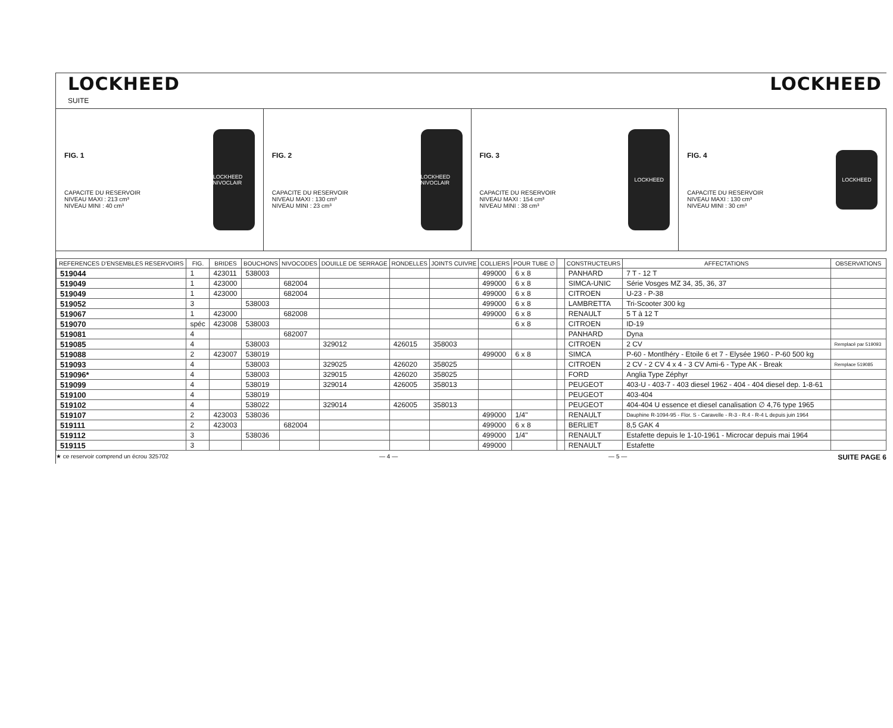LOCKHEED LOCKHEED
SUITE
FIG. 1
CAPACITE DU RESERVOIR
NIVEAU MAXI : 213 cm³
NIVEAU MINI : 40 cm³
LOCKHEED NIVOCLAIR
FIG. 2
CAPACITE DU RESERVOIR
NIVEAU MAXI : 130 cm³
NIVEAU MINI : 23 cm³
LOCKHEED NIVOCLAIR
FIG. 3
CAPACITE DU RESERVOIR
NIVEAU MAXI : 154 cm³
NIVEAU MINI : 38 cm³
LOCKHEED
FIG. 4
CAPACITE DU RESERVOIR
NIVEAU MAXI : 130 cm³
NIVEAU MINI : 30 cm³
LOCKHEED
| REFERENCES D'ENSEMBLES RESERVOIRS | FIG. | BRIDES | BOUCHONS | NIVOCODES | DOUILLE DE SERRAGE | RONDELLES | JOINTS CUIVRE | COLLIERS | POUR TUBE ∅ | | CONSTRUCTEURS | AFFECTATIONS | OBSERVATIONS |
| --- | --- | --- | --- | --- | --- | --- | --- | --- | --- | --- | --- | --- | --- |
| 519044 | 1 | 423011 | 538003 | | | | | 499000 | 6 x 8 | | PANHARD | 7 T - 12 T | |
| 519049 | 1 | 423000 | | 682004 | | | | 499000 | 6 x 8 | | SIMCA-UNIC | Série Vosges MZ 34, 35, 36, 37 | |
| 519049 | 1 | 423000 | | 682004 | | | | 499000 | 6 x 8 | | CITROEN | U-23 - P-38 | |
| 519052 | 3 | | 538003 | | | | | 499000 | 6 x 8 | | LAMBRETTA | Tri-Scooter 300 kg | |
| 519067 | 1 | 423000 | | 682008 | | | | 499000 | 6 x 8 | | RENAULT | 5 T à 12 T | |
| 519070 | spéc | 423008 | 538003 | | | | | | 6 x 8 | | CITROEN | ID-19 | |
| 519081 | 4 | | | 682007 | | | | | | | PANHARD | Dyna | |
| 519085 | 4 | | 538003 | | 329012 | 426015 | 358003 | | | | CITROEN | 2 CV | Remplacé par 519093 |
| 519088 | 2 | 423007 | 538019 | | | | | 499000 | 6 x 8 | | SIMCA | P-60 - Montlhéry - Etoile 6 et 7 - Elysée 1960 - P-60 500 kg | |
| 519093 | 4 | | 538003 | | 329025 | 426020 | 358025 | | | | CITROEN | 2 CV - 2 CV 4 x 4 - 3 CV Ami-6 - Type AK - Break | Remplace 519085 |
| 519096* | 4 | | 538003 | | 329015 | 426020 | 358025 | | | | FORD | Anglia Type Zéphyr | |
| 519099 | 4 | | 538019 | | 329014 | 426005 | 358013 | | | | PEUGEOT | 403-U - 403-7 - 403 diesel 1962 - 404 - 404 diesel dep. 1-8-61 | |
| 519100 | 4 | | 538019 | | | | | | | | PEUGEOT | 403-404 | |
| 519102 | 4 | | 538022 | | 329014 | 426005 | 358013 | | | | PEUGEOT | 404-404 U essence et diesel canalisation ∅ 4,76 type 1965 | |
| 519107 | 2 | 423003 | 538036 | | | | | 499000 | 1/4" | | RENAULT | Dauphine R-1094-95 - Flor. S - Caravelle - R-3 - R.4 - R-4 L depuis juin 1964 | |
| 519111 | 2 | 423003 | | 682004 | | | | 499000 | 6 x 8 | | BERLIET | 8,5 GAK 4 | |
| 519112 | 3 | | 538036 | | | | | 499000 | 1/4" | | RENAULT | Estafette depuis le 1-10-1961 - Microcar depuis mai 1964 | |
| 519115 | 3 | | | | | | | 499000 | | | RENAULT | Estafette | |
★ ce reservoir comprend un écrou 325702 — 4 — — 5 — SUITE PAGE 6